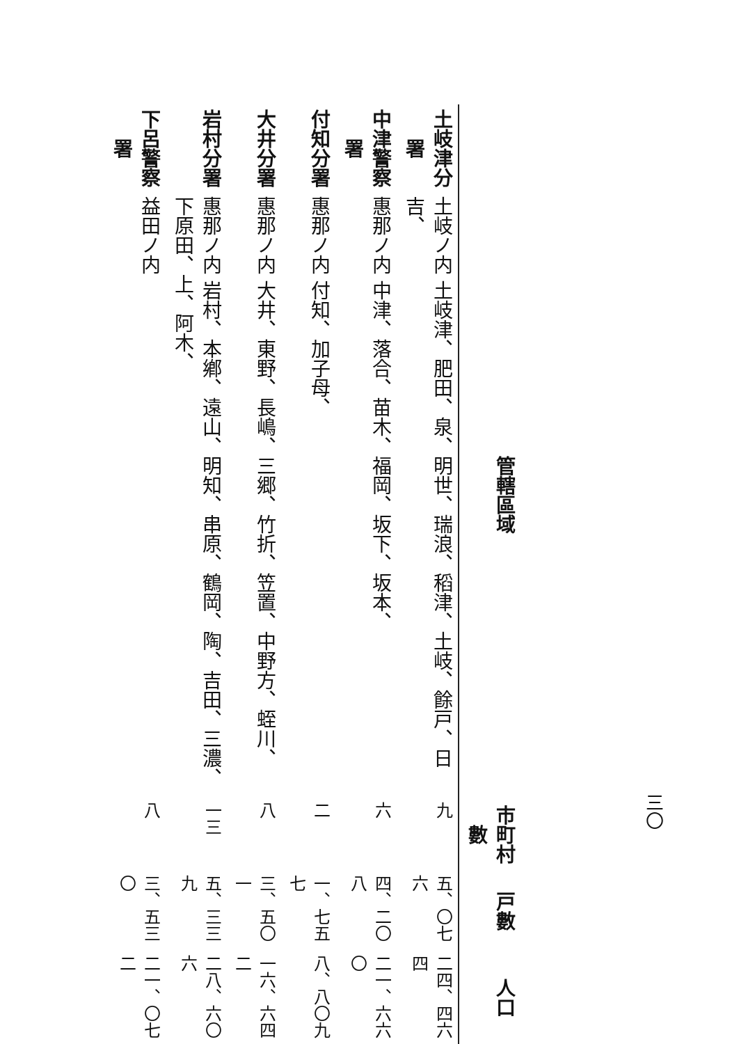三〇
| | 管轄區域 | 市町村數 | 戸數 | 人口 |
| --- | --- | --- | --- | --- |
| 土岐津分署 | 土岐ノ内 土岐津、肥田、泉、明世、瑞浪、稻津、土岐、餘戸、日吉、 | 九 | 五、〇七六 | 二四、四六四 |
| 中津警察署 | 惠那ノ内 中津、落合、苗木、福岡、坂下、坂本、 | 六 | 四、二〇八 | 二一、六六〇 |
| 付知分署 | 惠那ノ内 付知、加子母、 | 二 | 一、七五七 | 八、八〇九 |
| 大井分署 | 惠那ノ内 大井、東野、長嶋、三郷、竹折、笠置、中野方、蛭川、 | 八 | 三、五〇一 | 一六、六四二 |
| 岩村分署 | 惠那ノ内 岩村、本鄕、遠山、明知、串原、鶴岡、陶、吉田、三濃、下原田、上、阿木、 | 一三 | 五、三三九 | 二八、六〇六 |
| 下呂警察署 | 益田ノ内 | 八 | 三、五三〇 | 二一、〇七二 |